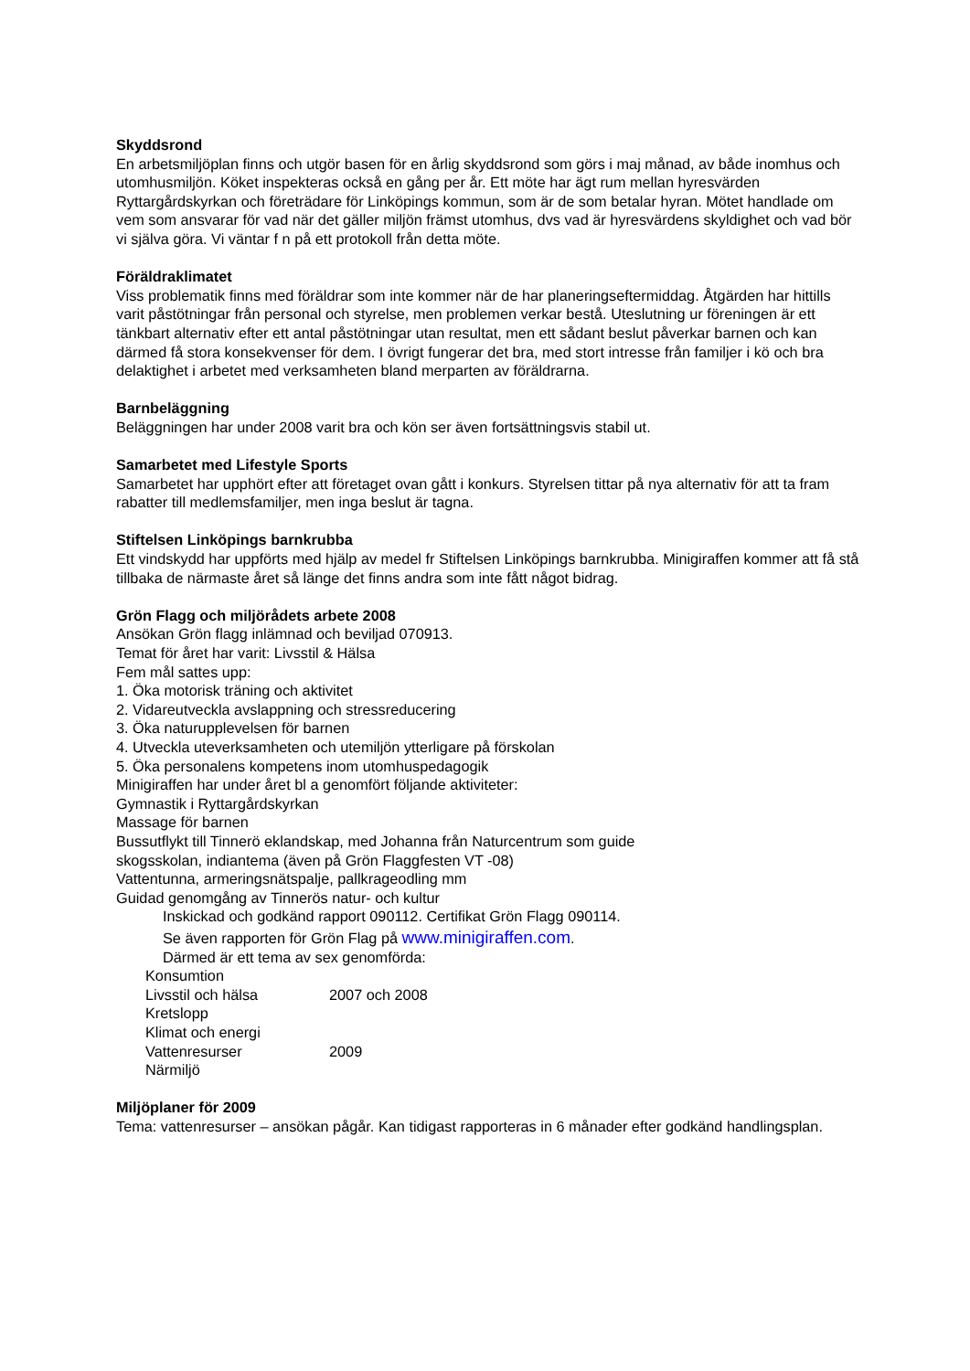Skyddsrond
En arbetsmiljöplan finns och utgör basen för en årlig skyddsrond som görs i maj månad, av både inomhus och utomhusmiljön. Köket inspekteras också en gång per år. Ett möte har ägt rum mellan hyresvärden Ryttargårdskyrkan och företrädare för Linköpings kommun, som är de som betalar hyran. Mötet handlade om vem som ansvarar för vad när det gäller miljön främst utomhus, dvs vad är hyresvärdens skyldighet och vad bör vi själva göra. Vi väntar f n på ett protokoll från detta möte.
Föräldraklimatet
Viss problematik finns med föräldrar som inte kommer när de har planeringseftermiddag. Åtgärden har hittills varit påstötningar från personal och styrelse, men problemen verkar bestå. Uteslutning ur föreningen är ett tänkbart alternativ efter ett antal påstötningar utan resultat, men ett sådant beslut påverkar barnen och kan därmed få stora konsekvenser för dem. I övrigt fungerar det bra, med stort intresse från familjer i kö och bra delaktighet i arbetet med verksamheten bland merparten av föräldrarna.
Barnbeläggning
Beläggningen har under 2008 varit bra och kön ser även fortsättningsvis stabil ut.
Samarbetet med Lifestyle Sports
Samarbetet har upphört efter att företaget ovan gått i konkurs. Styrelsen tittar på nya alternativ för att ta fram rabatter till medlemsfamiljer, men inga beslut är tagna.
Stiftelsen Linköpings barnkrubba
Ett vindskydd har uppförts med hjälp av medel fr Stiftelsen Linköpings barnkrubba. Minigiraffen kommer att få stå tillbaka de närmaste året så länge det finns andra som inte fått något bidrag.
Grön Flagg och miljörådets arbete 2008
Ansökan Grön flagg inlämnad och beviljad 070913.
Temat för året har varit: Livsstil & Hälsa
Fem mål sattes upp:
1. Öka motorisk träning och aktivitet
2. Vidareutveckla avslappning och stressreducering
3. Öka naturupplevelsen för barnen
4. Utveckla uteverksamheten och utemiljön ytterligare på förskolan
5. Öka personalens kompetens inom utomhuspedagogik
Minigiraffen har under året bl a genomfört följande aktiviteter:
Gymnastik i Ryttargårdskyrkan
Massage för barnen
Bussutflykt till Tinnerö eklandskap, med Johanna från Naturcentrum som guide
skogsskolan, indiantema (även på Grön Flaggfesten VT -08)
Vattentunna, armeringsnätspalje, pallkrageodling mm
Guidad genomgång av Tinnerös natur- och kultur
Inskickad och godkänd rapport 090112. Certifikat Grön Flagg 090114.
Se även rapporten för Grön Flag på www.minigiraffen.com.
Därmed är ett tema av sex genomförda:
Konsumtion
Livsstil och hälsa 2007 och 2008
Kretslopp
Klimat och energi
Vattenresurser 2009
Närmiljö
Miljöplaner för 2009
Tema: vattenresurser – ansökan pågår. Kan tidigast rapporteras in 6 månader efter godkänd handlingsplan.